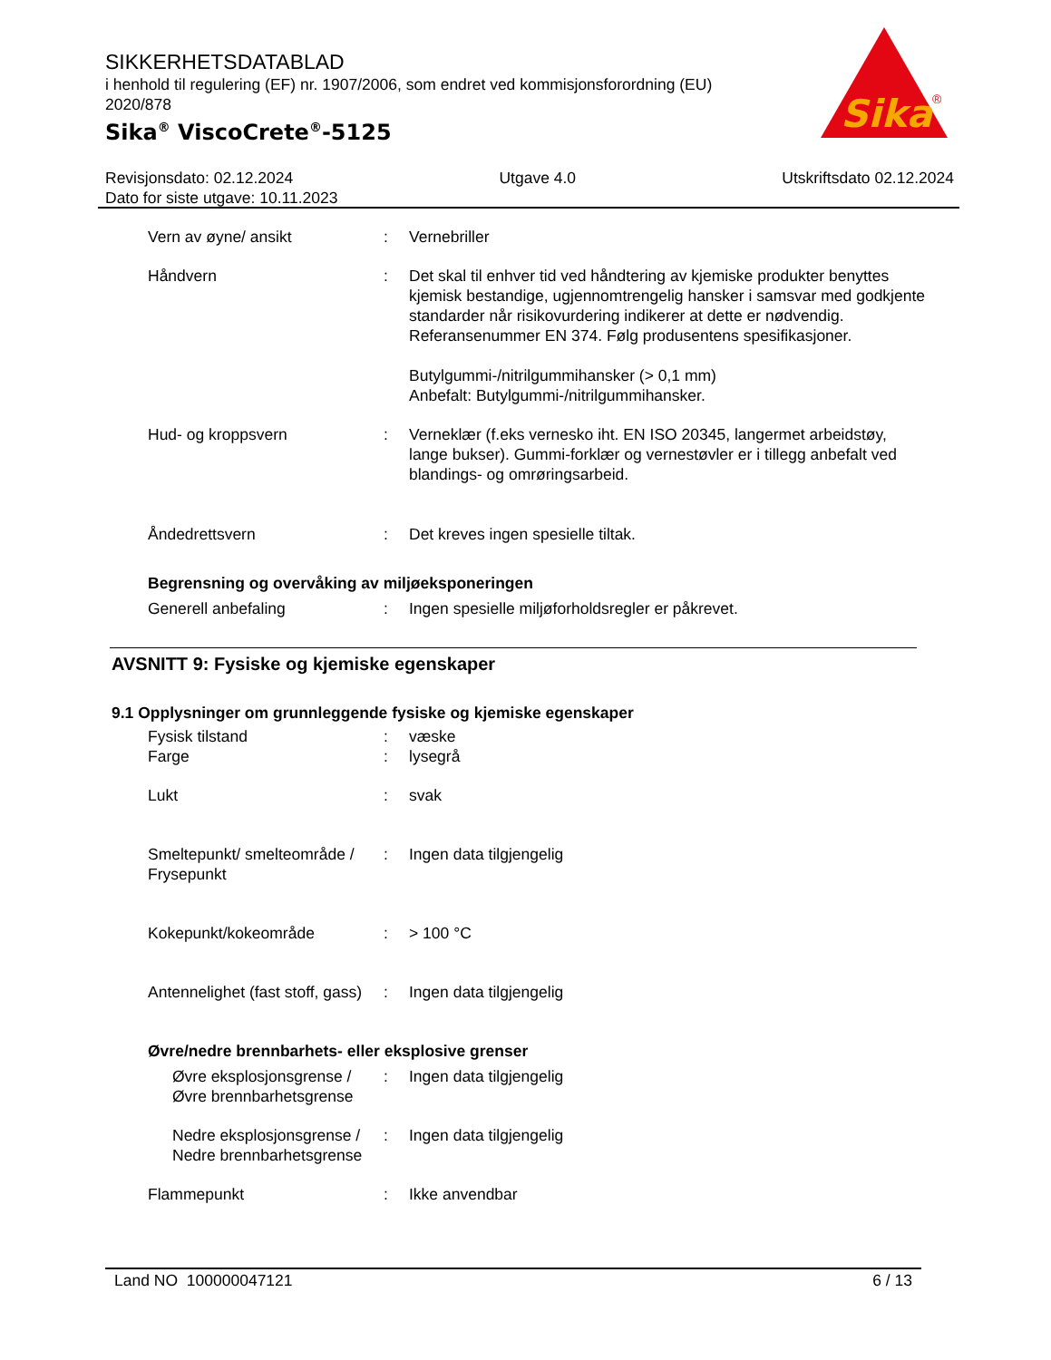SIKKERHETSDATABLAD
i henhold til regulering (EF) nr. 1907/2006, som endret ved kommisjonsforordning (EU) 2020/878
Sika<sup>®</sup> ViscoCrete<sup>®</sup>-5125
Sika
®
Revisjonsdato: 02.12.2024 Utgave 4.0 Utskriftsdato 02.12.2024
Dato for siste utgave: 10.11.2023
Vern av øyne/ ansikt : Vernebriller
Håndvern : Det skal til enhver tid ved håndtering av kjemiske produkter benyttes kjemisk bestandige, ugjennomtrengelig hansker i samsvar med godkjente standarder når risikovurdering indikerer at dette er nødvendig. Referansenummer EN 374. Følg produsentens spesifikasjoner.
Butylgummi-/nitrilgummihansker (> 0,1 mm)
Anbefalt: Butylgummi-/nitrilgummihansker.
Hud- og kroppsvern : Verneklær (f.eks vernesko iht. EN ISO 20345, langermet arbeidstøy, lange bukser). Gummi-forklær og vernestøvler er i tillegg anbefalt ved blandings- og omrøringsarbeid.
Åndedrettsvern : Det kreves ingen spesielle tiltak.
Begrensning og overvåking av miljøeksponeringen
Generell anbefaling : Ingen spesielle miljøforholdsregler er påkrevet.
AVSNITT 9: Fysiske og kjemiske egenskaper
9.1 Opplysninger om grunnleggende fysiske og kjemiske egenskaper
Fysisk tilstand : væske
Farge : lysegrå
Lukt : svak
Smeltepunkt/ smelteområde / Frysepunkt
: Ingen data tilgjengelig
Kokepunkt/kokeområde : > 100 °C
Antennelighet (fast stoff, gass)
: Ingen data tilgjengelig
Øvre/nedre brennbarhets- eller eksplosive grenser
Øvre eksplosjonsgrense / Øvre brennbarhetsgrense
: Ingen data tilgjengelig
Nedre eksplosjonsgrense / Nedre brennbarhetsgrense
: Ingen data tilgjengelig
Flammepunkt : Ikke anvendbar
Land NO 100000047121 6 / 13